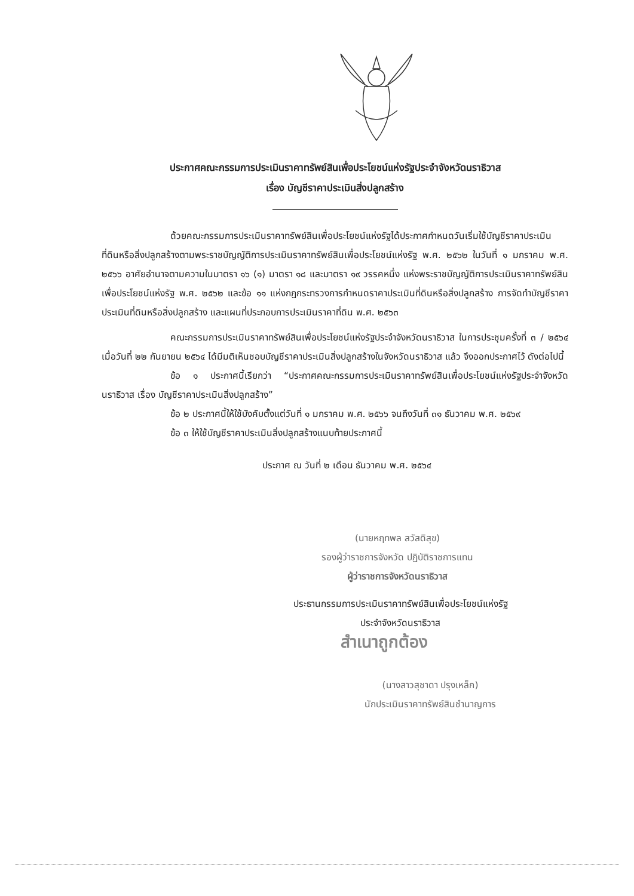ประกาศคณะกรรมการประเมินราคาทรัพย์สินเพื่อประโยชน์แห่งรัฐประจำจังหวัดนราธิวาส
เรื่อง บัญชีราคาประเมินสิ่งปลูกสร้าง
ด้วยคณะกรรมการประเมินราคาทรัพย์สินเพื่อประโยชน์แห่งรัฐได้ประกาศกำหนดวันเริ่มใช้บัญชีราคาประเมินที่ดินหรือสิ่งปลูกสร้างตามพระราชบัญญัติการประเมินราคาทรัพย์สินเพื่อประโยชน์แห่งรัฐ พ.ศ. ๒๕๖๒ ในวันที่ ๑ มกราคม พ.ศ. ๒๕๖๖ อาศัยอำนาจตามความในมาตรา ๑๖ (๑) มาตรา ๑๘ และมาตรา ๑๙ วรรคหนึ่ง แห่งพระราชบัญญัติการประเมินราคาทรัพย์สินเพื่อประโยชน์แห่งรัฐ พ.ศ. ๒๕๖๒ และข้อ ๑๑ แห่งกฎกระทรวงการกำหนดราคาประเมินที่ดินหรือสิ่งปลูกสร้าง การจัดทำบัญชีราคาประเมินที่ดินหรือสิ่งปลูกสร้าง และแผนที่ประกอบการประเมินราคาที่ดิน พ.ศ. ๒๕๖๓
คณะกรรมการประเมินราคาทรัพย์สินเพื่อประโยชน์แห่งรัฐประจำจังหวัดนราธิวาส ในการประชุมครั้งที่ ๓ / ๒๕๖๔ เมื่อวันที่ ๒๒ กันยายน ๒๕๖๔ ได้มีมติเห็นชอบบัญชีราคาประเมินสิ่งปลูกสร้างในจังหวัดนราธิวาส แล้ว จึงออกประกาศไว้ ดังต่อไปนี้
ข้อ ๑ ประกาศนี้เรียกว่า “ประกาศคณะกรรมการประเมินราคาทรัพย์สินเพื่อประโยชน์แห่งรัฐประจำจังหวัดนราธิวาส เรื่อง บัญชีราคาประเมินสิ่งปลูกสร้าง”
ข้อ ๒ ประกาศนี้ให้ใช้บังคับตั้งแต่วันที่ ๑ มกราคม พ.ศ. ๒๕๖๖ จนถึงวันที่ ๓๑ ธันวาคม พ.ศ. ๒๕๖๙
ข้อ ๓ ให้ใช้บัญชีราคาประเมินสิ่งปลูกสร้างแนบท้ายประกาศนี้
ประกาศ ณ วันที่ ๒ เดือน ธันวาคม พ.ศ. ๒๕๖๔
(นายหฤทพล สวัสดิสุข)
รองผู้ว่าราชการจังหวัด ปฏิบัติราชการแทน
ผู้ว่าราชการจังหวัดนราธิวาส
ประธานกรรมการประเมินราคาทรัพย์สินเพื่อประโยชน์แห่งรัฐ
ประจำจังหวัดนราธิวาส
สำเนาถูกต้อง
(นางสาวสุชาดา ปรุงเหล็ก)
นักประเมินราคาทรัพย์สินชำนาญการ